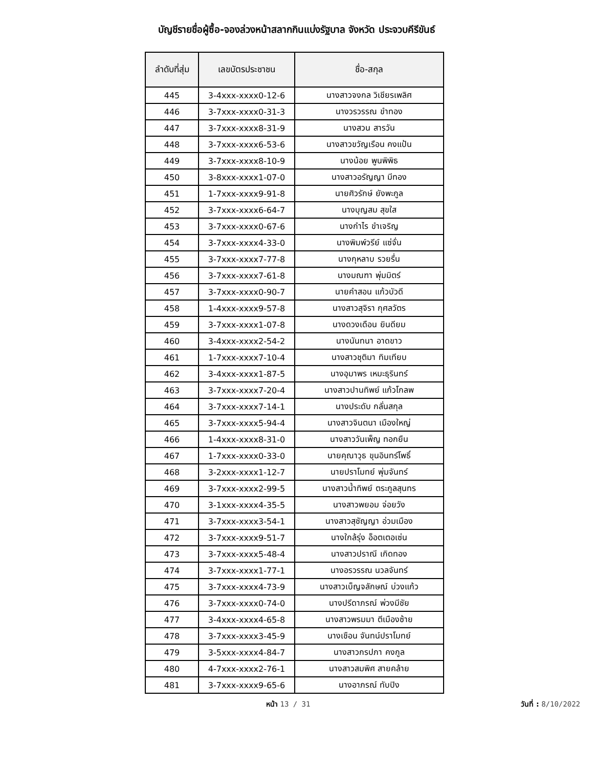บัญชีรายชื่อผู้ซื้อ-จองล่วงหน้าสลากกินแบ่งรัฐบาล จังหวัด ประจวบคีรีขันธ์
| ลำดับที่สุ่ม | เลขบัตรประชาชน | ชื่อ-สกุล |
| --- | --- | --- |
| 445 | 3-4xxx-xxxx0-12-6 | นางสาวจงกล วิเชียรเพลิศ |
| 446 | 3-7xxx-xxxx0-31-3 | นางวรวรรณ ขำทอง |
| 447 | 3-7xxx-xxxx8-31-9 | นางสวน สารวัน |
| 448 | 3-7xxx-xxxx6-53-6 | นางสาวขวัญเรือน คงแป้น |
| 449 | 3-7xxx-xxxx8-10-9 | นางน้อย พูนพิพิธ |
| 450 | 3-8xxx-xxxx1-07-0 | นางสาวอรัญญา มีทอง |
| 451 | 1-7xxx-xxxx9-91-8 | นายศิวรักษ์ ยังพะกูล |
| 452 | 3-7xxx-xxxx6-64-7 | นางบุญสม สุขใส |
| 453 | 3-7xxx-xxxx0-67-6 | นางกำไร ขำเจริญ |
| 454 | 3-7xxx-xxxx4-33-0 | นางพิมพ์วรีย์ แซ่จั่น |
| 455 | 3-7xxx-xxxx7-77-8 | นางกุหลาบ รวยรื่น |
| 456 | 3-7xxx-xxxx7-61-8 | นางมณฑา พุ่มมิตร์ |
| 457 | 3-7xxx-xxxx0-90-7 | นายคำสอน แก้วบัวดี |
| 458 | 1-4xxx-xxxx9-57-8 | นางสาวสุจิรา กุศลวัตร |
| 459 | 3-7xxx-xxxx1-07-8 | นางดวงเดือน ยินดียม |
| 460 | 3-4xxx-xxxx2-54-2 | นางนันทนา อาดขาว |
| 461 | 1-7xxx-xxxx7-10-4 | นางสาวชุติมา ทิมเทียบ |
| 462 | 3-4xxx-xxxx1-87-5 | นางอุมาพร เหมะธุรินทร์ |
| 463 | 3-7xxx-xxxx7-20-4 | นางสาวปานทิพย์ แก้วโกลพ |
| 464 | 3-7xxx-xxxx7-14-1 | นางประดับ กลั่นสกุล |
| 465 | 3-7xxx-xxxx5-94-4 | นางสาวจินตนา เมืองใหญ่ |
| 466 | 1-4xxx-xxxx8-31-0 | นางสาววันเพ็ญ ทอกยืน |
| 467 | 1-7xxx-xxxx0-33-0 | นายคุณาวุธ ขุนอินทร์โพธิ์ |
| 468 | 3-2xxx-xxxx1-12-7 | นายปราโมทย์ พุ่มจันทร์ |
| 469 | 3-7xxx-xxxx2-99-5 | นางสาวน้ำทิพย์ ตระกูลสุนทร |
| 470 | 3-1xxx-xxxx4-35-5 | นางสาวพยอม จ่อยวัง |
| 471 | 3-7xxx-xxxx3-54-1 | นางสาวสุชัญญา อ่วมเมือง |
| 472 | 3-7xxx-xxxx9-51-7 | นางใกล้รุ่ง อ็อตเตอเซ่น |
| 473 | 3-7xxx-xxxx5-48-4 | นางสาวปราณี เกิดทอง |
| 474 | 3-7xxx-xxxx1-77-1 | นางอรวรรณ นวลจันทร์ |
| 475 | 3-7xxx-xxxx4-73-9 | นางสาวเบ็ญจลักษณ์ บ่วงแก้ว |
| 476 | 3-7xxx-xxxx0-74-0 | นางปรีดาภรณ์ พ่วงมีชัย |
| 477 | 3-4xxx-xxxx4-65-8 | นางสาวพรมมา ตีเมืองซ้าย |
| 478 | 3-7xxx-xxxx3-45-9 | นางเชือน จันทน์ปราโมทย์ |
| 479 | 3-5xxx-xxxx4-84-7 | นางสาวกรปภา คงกูล |
| 480 | 4-7xxx-xxxx2-76-1 | นางสาวสมพิศ สายคล้าย |
| 481 | 3-7xxx-xxxx9-65-6 | นางอาภรณ์ ทับปิง |
หน้า 13 / 31 วันที่ : 8/10/2022